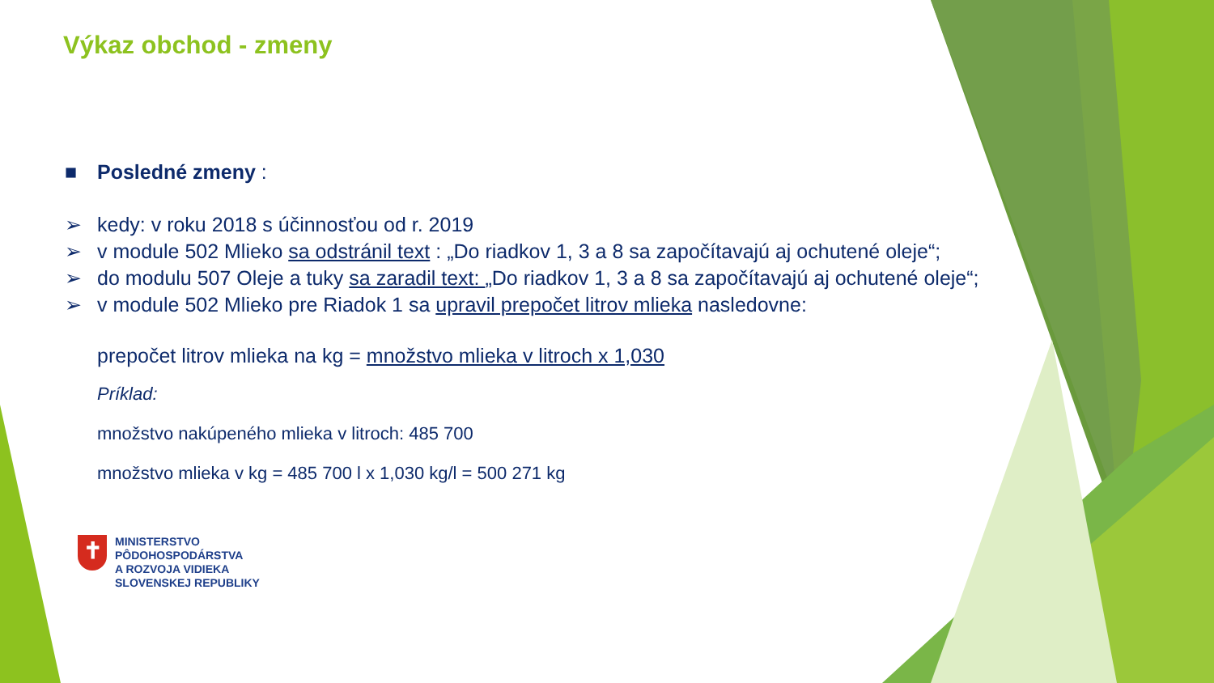Výkaz obchod - zmeny
■ Posledné zmeny :
➢ kedy: v roku 2018 s účinnosťou od r. 2019
➢ v module 502 Mlieko sa odstránil text : „Do riadkov 1, 3 a 8 sa započítavajú aj ochutené oleje“;
➢ do modulu 507 Oleje a tuky sa zaradil text: „Do riadkov 1, 3 a 8 sa započítavajú aj ochutené oleje“;
➢ v module 502 Mlieko pre Riadok 1 sa upravil prepočet litrov mlieka nasledovne:
prepočet litrov mlieka na kg = množstvo mlieka v litroch x 1,030
Príklad:
množstvo nakúpeného mlieka v litroch: 485 700
množstvo mlieka v kg = 485 700 l x 1,030 kg/l = 500 271 kg
✝
MINISTERSTVO
PÔDOHOSPODÁRSTVA
A ROZVOJA VIDIEKA
SLOVENSKEJ REPUBLIKY